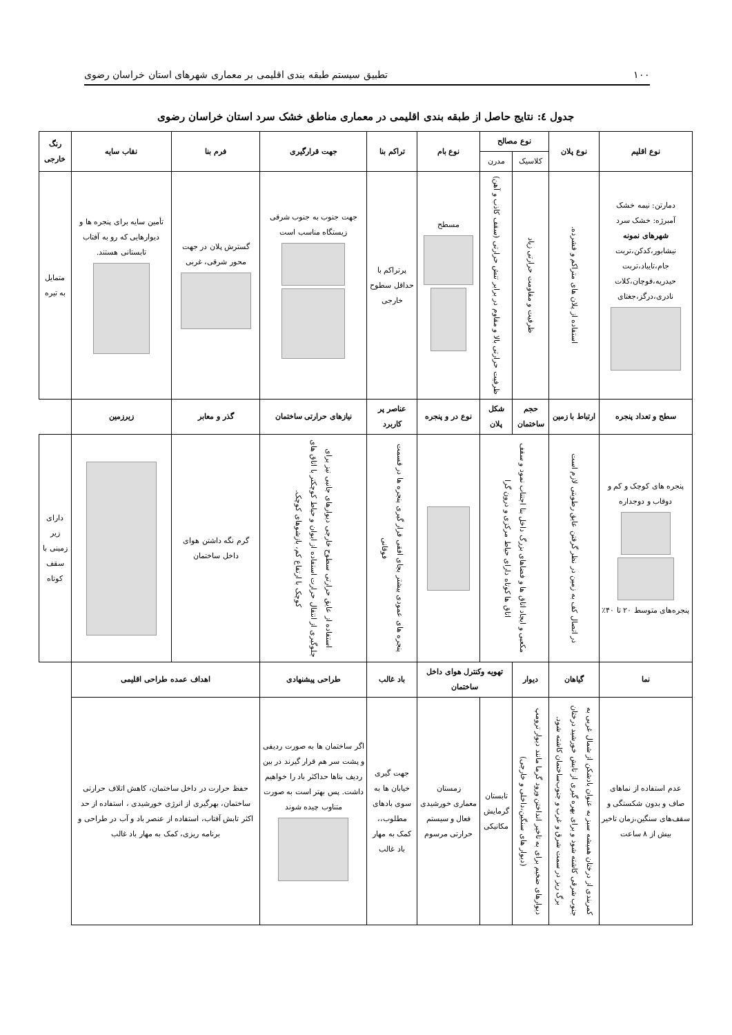۱۰۰ تطبیق سیستم طبقه بندی اقلیمی بر معماری شهرهای استان خراسان رضوی
جدول ٤: نتایج حاصل از طبقه بندی اقلیمی در معماری مناطق خشک سرد استان خراسان رضوی
| نوع اقلیم | نوع پلان | نوع مصالح | | نوع بام | تراکم بنا | جهت قرارگیری | فرم بنا | نقاب سایه | رنگ خارجی |
| --- | --- | --- | --- | --- | --- | --- | --- | --- | --- |
| | | کلاسیک | مدرن | | | | | | |
| دمارتن: نیمه خشک آمبرژه: خشک سرد شهرهای نمونه نیشابور،کدکن،تربت جام،تایباد،تربت حیدریه،قوچان،کلات نادری،درگز،جغتای | استفاده از پلان های متراکم و فشرده. | ظرفیت و مقاومت حرارتی زیاد | ظرفیت حرارتی بالا و مقاوم در برابر تنش حرارتی (سقف کاذب و آهن) | مسطح | پرتراکم با حداقل سطوح خارجی | جهت جنوب به جنوب شرقی زیستگاه مناسب است | گسترش پلان در جهت محور شرقی، غربی | تأمین سایه برای پنجره ها و دیوارهایی که رو به آفتاب تابستانی هستند. | متمایل به تیره |
| سطح و تعداد پنجره | ارتباط با زمین | حجم ساختمان | شکل پلان | نوع در و پنجره | عناصر پر کاربرد | نیازهای حرارتی ساختمان | گذر و معابر | زیرزمین | |
| پنجره های کوچک و کم و دوقاب و دوجداره پنجره‌های متوسط ۲۰ تا ۴۰٪ | در اتصال کف به زمین در نظر گرفتن عایق رطوبتی لازم است | مکعبی و ایجاد اتاق ها و فضاهای بزرگ داخل بنا اجتناب نمود و سقف اتاق ها کوتاه دارای حیاط مرکزی و درون گرا | | | پنجره های عمودی بیشتر بجای افقی قرار گیری پنجره ها در قسمت فوقانی | استفاده از عایق حرارتی سطوح خارجی دیوارهای جانبی نیز برای جلوگیری از انتقال حرارت استفاده از ایوان و حیاط کوچکتر با اتاق های کوچک با ارتفاع کم، بازشوهای کوچک. | گرم نگه داشتن هوای داخل ساختمان | | دارای زیر زمینی با سقف کوتاه |
| نما | گیاهان | دیوار | تهویه وکنترل هوای داخل ساختمان | | باد غالب | طراحی پیشنهادی | اهداف عمده طراحی اقلیمی | | |
| عدم استفاده از نماهای صاف و بدون شکستگی و سقف‌های سنگین،زمان تاخیر بیش از ۸ ساعت | کمربندی از درختان همیشه سبز به عنوان بادشکن از شمال غربی به جنوب شرقی کاشته شود و برای بهره گیری از تابش خورشید درختان برگ ریز در سمت شرق و غرب و جنوب‌ساختمان کاشته شود. | دیوارهای ضخیم برای به تاخیر انداختن ورود گرما مانند دیوار ترومپ (دیوار های سنگین،داخلی و خارجی) | تابستان گرمایش مکانیکی | زمستان معماری خورشیدی فعال و سیستم حرارتی مرسوم | جهت گیری خیابان ها به سوی بادهای مطلوب،، کمک به مهار باد غالب | اگر ساختمان ها به صورت ردیفی و پشت سر هم قرار گیرند در بین ردیف بناها حداکثر باد را خواهیم داشت. پس بهتر است به صورت متناوب چیده شوند | حفظ حرارت در داخل ساختمان، کاهش اتلاف حرارتی ساختمان، بهرگیری از انرژی خورشیدی ، استفاده از حد اکثر تابش آفتاب، استفاده از عنصر باد و آب در طراحی و برنامه ریزی، کمک به مهار باد غالب | | |